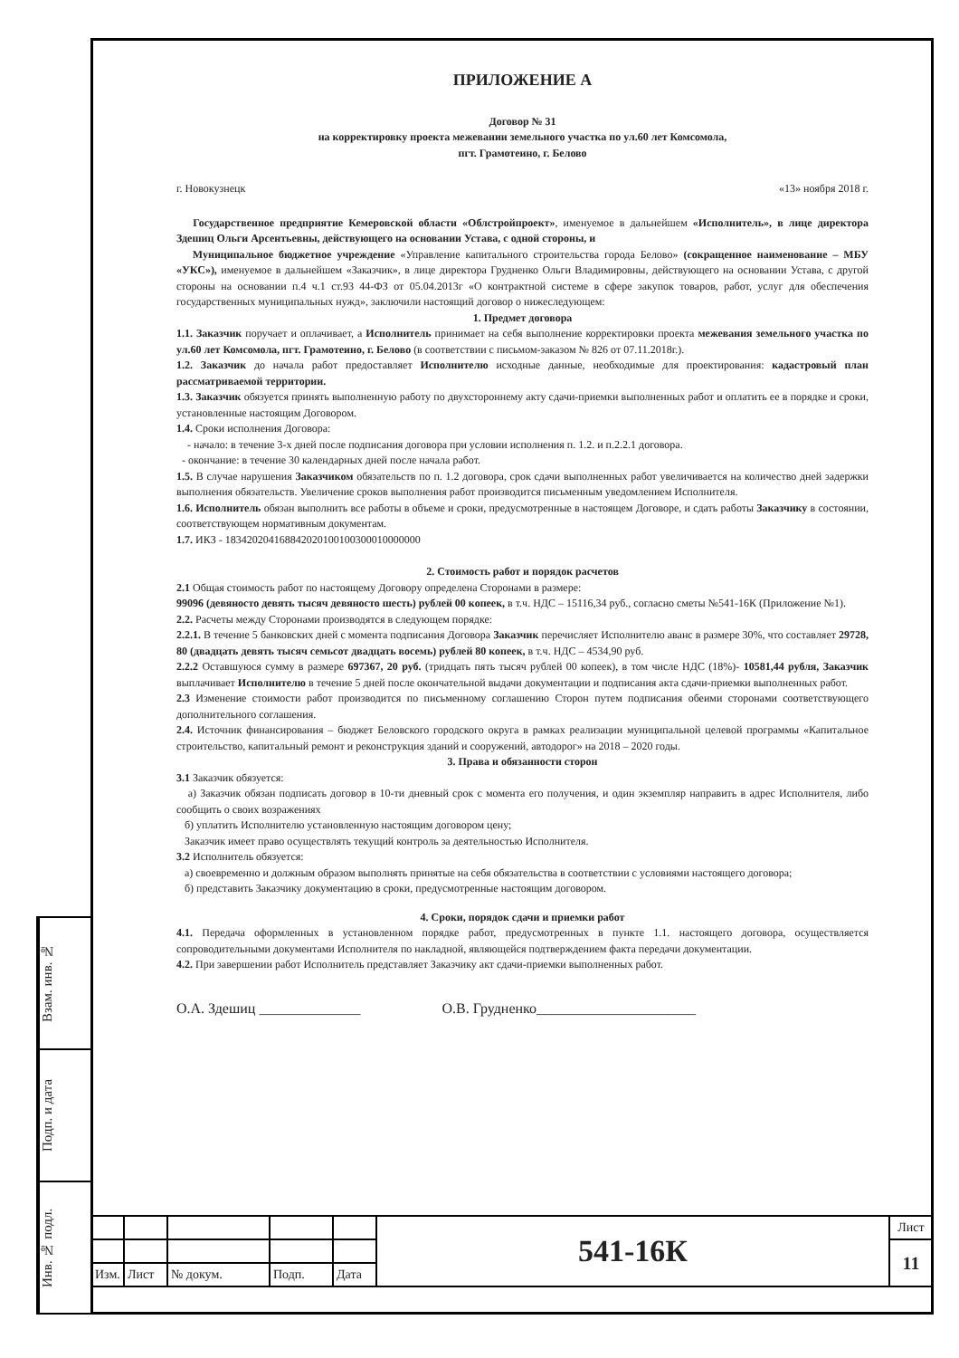Взам. инв. №
Подп. и дата
Инв. № подл.
ПРИЛОЖЕНИЕ А
Договор № 31
на корректировку проекта межевании земельного участка по ул.60 лет Комсомола,
пгт. Грамотеино, г. Белово
г. Новокузнецк «13» ноября 2018 г.
Государственное предприятие Кемеровской области «Облстройпроект», именуемое в дальнейшем «Исполнитель», в лице директора Здешиц Ольги Арсентьевны, действующего на основании Устава, с одной стороны, и
Муниципальное бюджетное учреждение «Управление капитального строительства города Белово» (сокращенное наименование – МБУ «УКС»), именуемое в дальнейшем «Заказчик», в лице директора Грудненко Ольги Владимировны, действующего на основании Устава, с другой стороны на основании п.4 ч.1 ст.93 44-ФЗ от 05.04.2013г «О контрактной системе в сфере закупок товаров, работ, услуг для обеспечения государственных муниципальных нужд», заключили настоящий договор о нижеследующем:
1. Предмет договора
1.1. Заказчик поручает и оплачивает, а Исполнитель принимает на себя выполнение корректировки проекта межевания земельного участка по ул.60 лет Комсомола, пгт. Грамотеино, г. Белово (в соответствии с письмом-заказом № 826 от 07.11.2018г.).
1.2. Заказчик до начала работ предоставляет Исполнителю исходные данные, необходимые для проектирования: кадастровый план рассматриваемой территории.
1.3. Заказчик обязуется принять выполненную работу по двухстороннему акту сдачи-приемки выполненных работ и оплатить ее в порядке и сроки, установленные настоящим Договором.
1.4. Сроки исполнения Договора:
- начало: в течение 3-х дней после подписания договора при условии исполнения п. 1.2. и п.2.2.1 договора.
- окончание: в течение 30 календарных дней после начала работ.
1.5. В случае нарушения Заказчиком обязательств по п. 1.2 договора, срок сдачи выполненных работ увеличивается на количество дней задержки выполнения обязательств. Увеличение сроков выполнения работ производится письменным уведомлением Исполнителя.
1.6. Исполнитель обязан выполнить все работы в объеме и сроки, предусмотренные в настоящем Договоре, и сдать работы Заказчику в состоянии, соответствующем нормативным документам.
1.7. ИКЗ - 183420204168842020100100300010000000
2. Стоимость работ и порядок расчетов
2.1 Общая стоимость работ по настоящему Договору определена Сторонами в размере:
99096 (девяносто девять тысяч девяносто шесть) рублей 00 копеек, в т.ч. НДС – 15116,34 руб., согласно сметы №541-16К (Приложение №1).
2.2. Расчеты между Сторонами производятся в следующем порядке:
2.2.1. В течение 5 банковских дней с момента подписания Договора Заказчик перечисляет Исполнителю аванс в размере 30%, что составляет 29728, 80 (двадцать девять тысяч семьсот двадцать восемь) рублей 80 копеек, в т.ч. НДС – 4534,90 руб.
2.2.2 Оставшуюся сумму в размере 697367, 20 руб. (тридцать пять тысяч рублей 00 копеек), в том числе НДС (18%)- 10581,44 рубля, Заказчик выплачивает Исполнителю в течение 5 дней после окончательной выдачи документации и подписания акта сдачи-приемки выполненных работ.
2.3 Изменение стоимости работ производится по письменному соглашению Сторон путем подписания обеими сторонами соответствующего дополнительного соглашения.
2.4. Источник финансирования – бюджет Беловского городского округа в рамках реализации муниципальной целевой программы «Капитальное строительство, капитальный ремонт и реконструкция зданий и сооружений, автодорог» на 2018 – 2020 годы.
3. Права и обязанности сторон
3.1 Заказчик обязуется:
а) Заказчик обязан подписать договор в 10-ти дневный срок с момента его получения, и один экземпляр направить в адрес Исполнителя, либо сообщить о своих возражениях
б) уплатить Исполнителю установленную настоящим договором цену;
Заказчик имеет право осуществлять текущий контроль за деятельностью Исполнителя.
3.2 Исполнитель обязуется:
а) своевременно и должным образом выполнять принятые на себя обязательства в соответствии с условиями настоящего договора;
б) представить Заказчику документацию в сроки, предусмотренные настоящим договором.
4. Сроки, порядок сдачи и приемки работ
4.1. Передача оформленных в установленном порядке работ, предусмотренных в пункте 1.1. настоящего договора, осуществляется сопроводительными документами Исполнителя по накладной, являющейся подтверждением факта передачи документации.
4.2. При завершении работ Исполнитель представляет Заказчику акт сдачи-приемки выполненных работ.
О.А. Здешиц ______________ О.В. Грудненко______________________
| | | | | | 541-16К | Лист |
| | | | | | | 11 |
| Изм. | Лист | № докум. | Подп. | Дата | | |